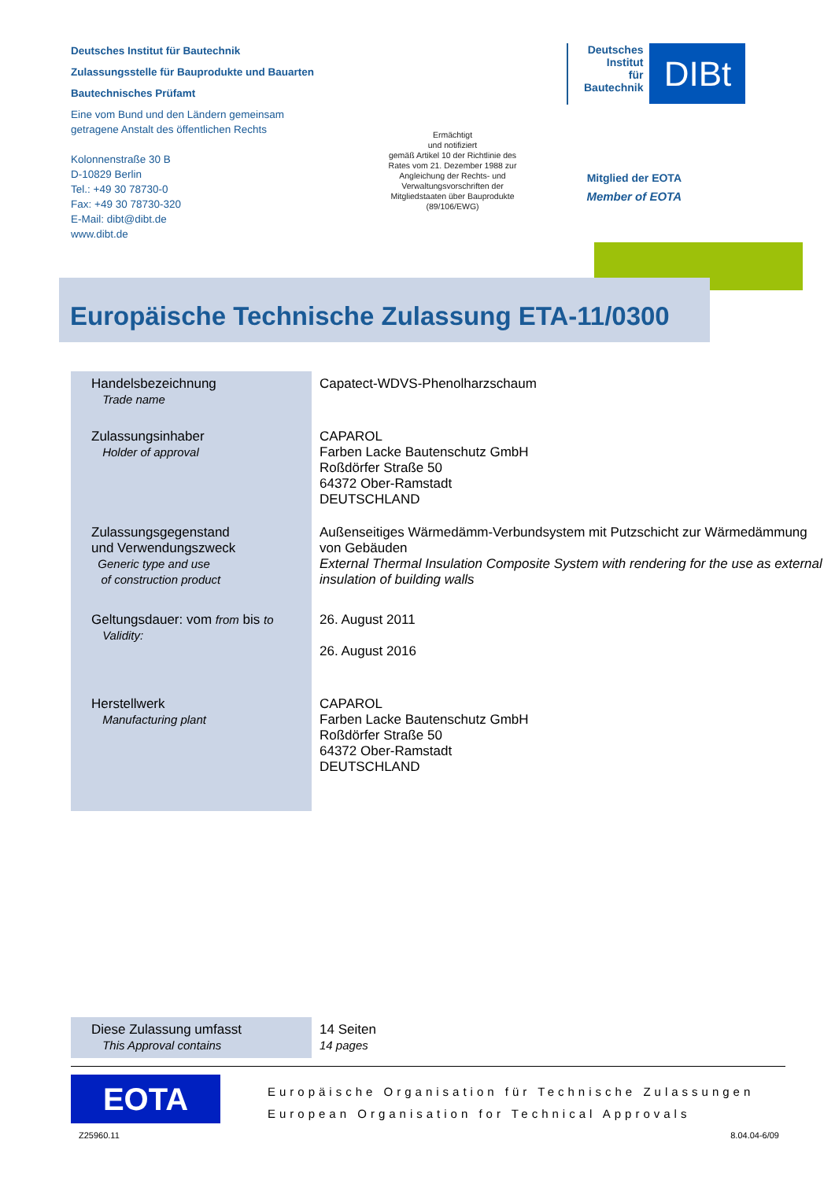Deutsches Institut für Bautechnik
Zulassungsstelle für Bauprodukte und Bauarten
Bautechnisches Prüfamt
Eine vom Bund und den Ländern gemeinsam getragene Anstalt des öffentlichen Rechts
Kolonnenstraße 30 B
D-10829 Berlin
Tel.: +49 30 78730-0
Fax: +49 30 78730-320
E-Mail: dibt@dibt.de
www.dibt.de
Ermächtigt
und notifiziert
gemäß Artikel 10 der Richtlinie des Rates vom 21. Dezember 1988 zur Angleichung der Rechts- und Verwaltungsvorschriften der Mitgliedstaaten über Bauprodukte (89/106/EWG)
Deutsches
Institut
für
Bautechnik
DIBt
Mitglied der EOTA
Member of EOTA
Europäische Technische Zulassung ETA-11/0300
| Handelsbezeichnung Trade name | Capatect-WDVS-Phenolharzschaum |
| Zulassungsinhaber Holder of approval | CAPAROL Farben Lacke Bautenschutz GmbH Roßdörfer Straße 50 64372 Ober-Ramstadt DEUTSCHLAND |
| Zulassungsgegenstand und Verwendungszweck Generic type and use of construction product | Außenseitiges Wärmedämm-Verbundsystem mit Putzschicht zur Wärmedämmung von Gebäuden External Thermal Insulation Composite System with rendering for the use as external insulation of building walls |
| Geltungsdauer: vom from bis to Validity: | 26. August 2011 26. August 2016 |
| Herstellwerk Manufacturing plant | CAPAROL Farben Lacke Bautenschutz GmbH Roßdörfer Straße 50 64372 Ober-Ramstadt DEUTSCHLAND |
| Diese Zulassung umfasst This Approval contains | 14 Seiten 14 pages |
EOTA
Europäische Organisation für Technische Zulassungen
European Organisation for Technical Approvals
Z25960.11 8.04.04-6/09